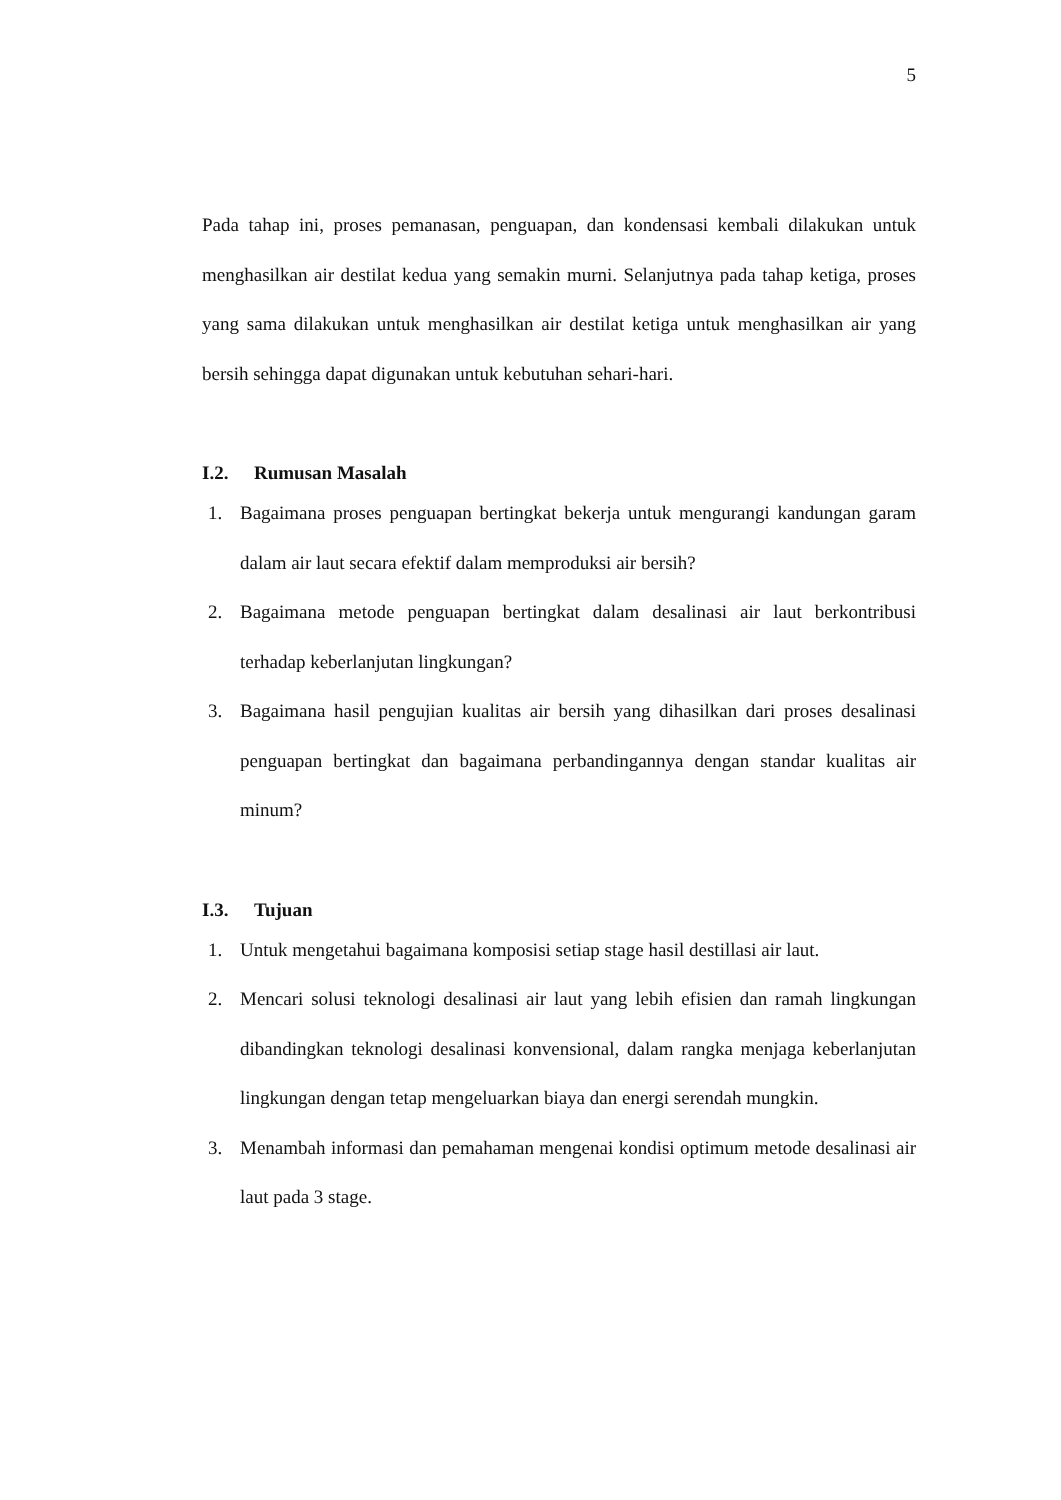5
Pada tahap ini, proses pemanasan, penguapan, dan kondensasi kembali dilakukan untuk menghasilkan air destilat kedua yang semakin murni. Selanjutnya pada tahap ketiga, proses yang sama dilakukan untuk menghasilkan air destilat ketiga untuk menghasilkan air yang bersih sehingga dapat digunakan untuk kebutuhan sehari-hari.
I.2. Rumusan Masalah
1. Bagaimana proses penguapan bertingkat bekerja untuk mengurangi kandungan garam dalam air laut secara efektif dalam memproduksi air bersih?
2. Bagaimana metode penguapan bertingkat dalam desalinasi air laut berkontribusi terhadap keberlanjutan lingkungan?
3. Bagaimana hasil pengujian kualitas air bersih yang dihasilkan dari proses desalinasi penguapan bertingkat dan bagaimana perbandingannya dengan standar kualitas air minum?
I.3. Tujuan
1. Untuk mengetahui bagaimana komposisi setiap stage hasil destillasi air laut.
2. Mencari solusi teknologi desalinasi air laut yang lebih efisien dan ramah lingkungan dibandingkan teknologi desalinasi konvensional, dalam rangka menjaga keberlanjutan lingkungan dengan tetap mengeluarkan biaya dan energi serendah mungkin.
3. Menambah informasi dan pemahaman mengenai kondisi optimum metode desalinasi air laut pada 3 stage.